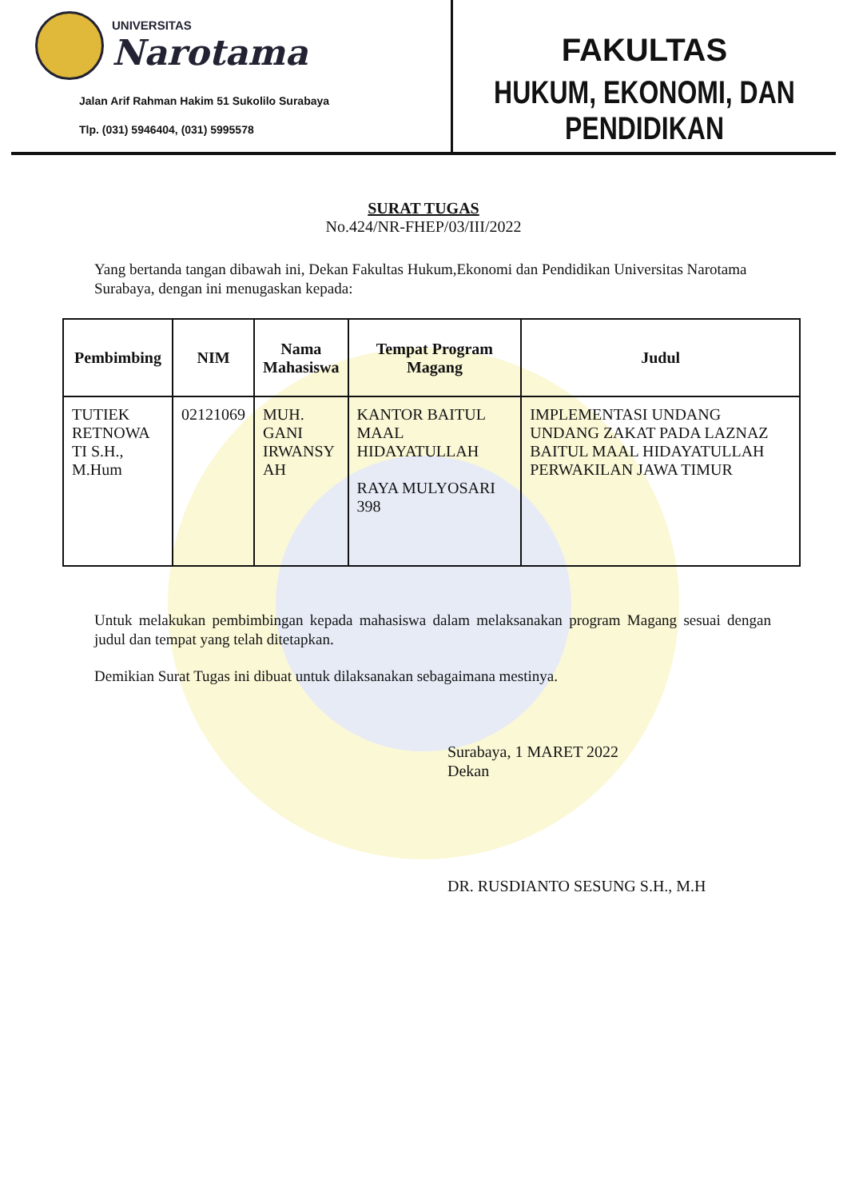UNIVERSITAS
Narotama
Jalan Arif Rahman Hakim 51 Sukolilo Surabaya
Tlp. (031) 5946404, (031) 5995578
FAKULTAS
HUKUM, EKONOMI, DAN PENDIDIKAN
SURAT TUGAS
No.424/NR-FHEP/03/III/2022
Yang bertanda tangan dibawah ini, Dekan Fakultas Hukum,Ekonomi dan Pendidikan Universitas Narotama Surabaya, dengan ini menugaskan kepada:
| Pembimbing | NIM | Nama Mahasiswa | Tempat Program Magang | Judul |
| --- | --- | --- | --- | --- |
| TUTIEK RETNOWA TI S.H., M.Hum | 02121069 | MUH. GANI IRWANSY AH | KANTOR BAITUL MAAL HIDAYATULLAH RAYA MULYOSARI 398 | IMPLEMENTASI UNDANG UNDANG ZAKAT PADA LAZNAZ BAITUL MAAL HIDAYATULLAH PERWAKILAN JAWA TIMUR |
Untuk melakukan pembimbingan kepada mahasiswa dalam melaksanakan program Magang sesuai dengan judul dan tempat yang telah ditetapkan.
Demikian Surat Tugas ini dibuat untuk dilaksanakan sebagaimana mestinya.
Surabaya, 1 MARET 2022
Dekan
DR. RUSDIANTO SESUNG S.H., M.H